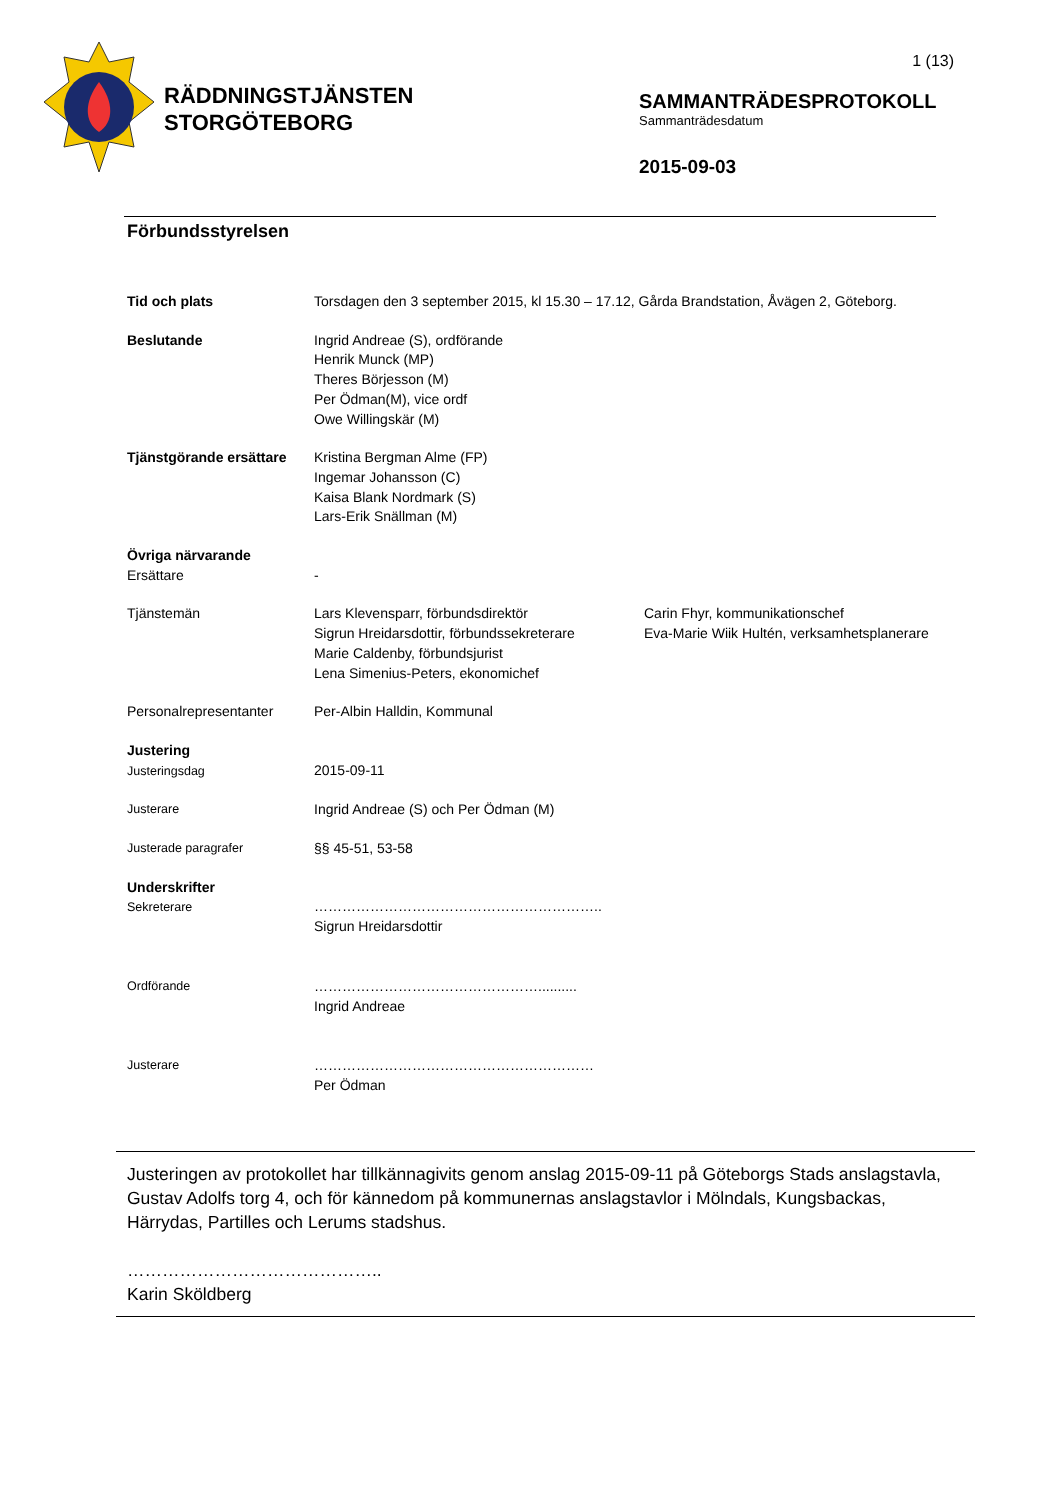RÄDDNINGSTJÄNSTEN
STORGÖTEBORG
1 (13)
SAMMANTRÄDESPROTOKOLL
Sammanträdesdatum
2015-09-03
Förbundsstyrelsen
Tid och plats Torsdagen den 3 september 2015, kl 15.30 – 17.12, Gårda Brandstation, Åvägen 2, Göteborg.
Beslutande Ingrid Andreae (S), ordförande
Henrik Munck (MP)
Theres Börjesson (M)
Per Ödman(M), vice ordf
Owe Willingskär (M)
Tjänstgörande ersättare
Kristina Bergman Alme (FP)
Ingemar Johansson (C)
Kaisa Blank Nordmark (S)
Lars-Erik Snällman (M)
Övriga närvarande
Ersättare
-
Tjänstemän Lars Klevensparr, förbundsdirektör
Sigrun Hreidarsdottir, förbundssekreterare
Marie Caldenby, förbundsjurist
Lena Simenius-Peters, ekonomichef
Carin Fhyr, kommunikationschef
Eva-Marie Wiik Hultén, verksamhetsplanerare
Personalrepresentanter Per-Albin Halldin, Kommunal
Justering
Justeringsdag
2015-09-11
Justerare Ingrid Andreae (S) och Per Ödman (M)
Justerade paragrafer §§ 45-51, 53-58
Underskrifter
Sekreterare
……………………………………………………..
Sigrun Hreidarsdottir
Ordförande …………………………………………..........
Ingrid Andreae
Justerare ……………………………………………………
Per Ödman
Justeringen av protokollet har tillkännagivits genom anslag 2015-09-11 på Göteborgs Stads anslagstavla, Gustav Adolfs torg 4, och för kännedom på kommunernas anslagstavlor i Mölndals, Kungsbackas, Härrydas, Partilles och Lerums stadshus.
……………………………………..
Karin Sköldberg